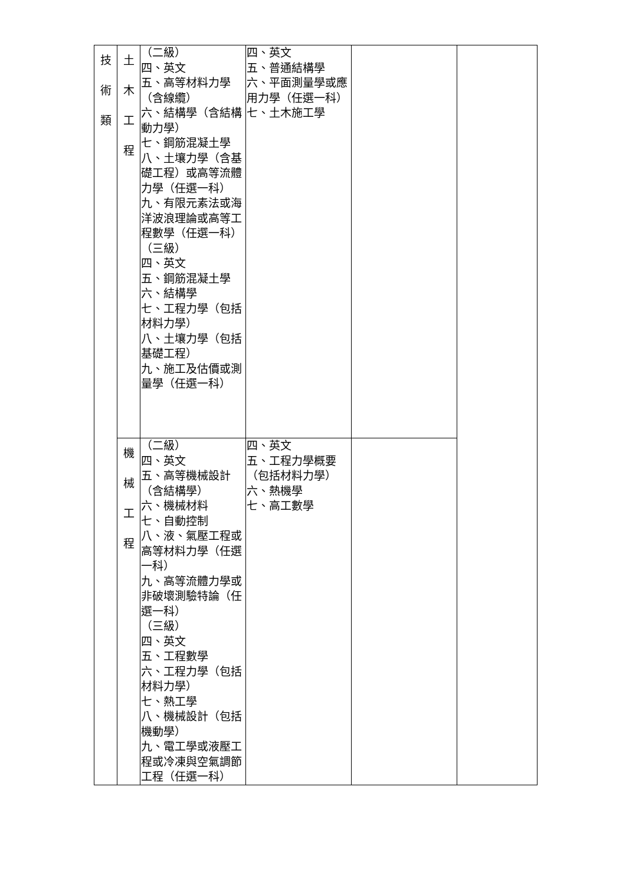| 技 術 類 | 土 木 工 程 | （二級） 四、英文 五、高等材料力學（含線纜） 六、結構學（含結構動力學） 七、鋼筋混凝土學 八、土壤力學（含基礎工程）或高等流體力學（任選一科） 九、有限元素法或海洋波浪理論或高等工程數學（任選一科） （三級） 四、英文 五、鋼筋混凝土學 六、結構學 七、工程力學（包括材料力學） 八、土壤力學（包括基礎工程） 九、施工及估價或測量學（任選一科） | 四、英文 五、普通結構學 六、平面測量學或應用力學（任選一科） 七、土木施工學 | | |
| | 機 械 工 程 | （二級） 四、英文 五、高等機械設計（含結構學） 六、機械材料 七、自動控制 八、液、氣壓工程或高等材料力學（任選一科） 九、高等流體力學或非破壞測驗特論（任選一科） （三級） 四、英文 五、工程數學 六、工程力學（包括材料力學） 七、熱工學 八、機械設計（包括機動學） 九、電工學或液壓工程或冷凍與空氣調節工程（任選一科） | 四、英文 五、工程力學概要（包括材料力學） 六、熱機學 七、高工數學 | | |